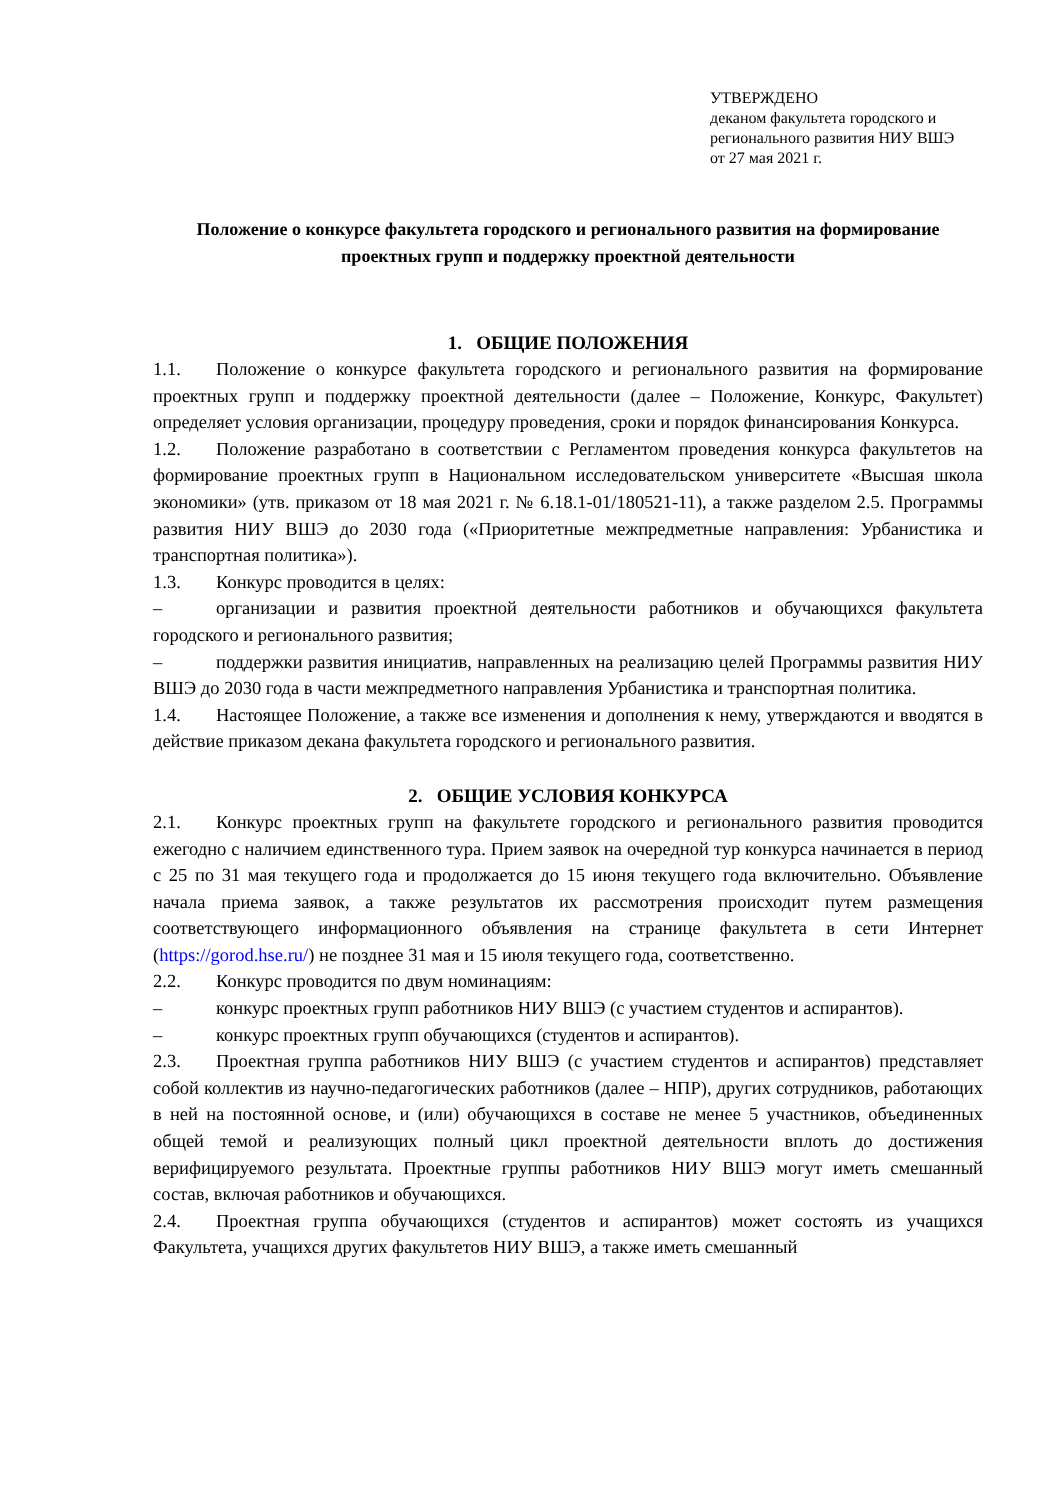УТВЕРЖДЕНО
деканом факультета городского и
регионального развития НИУ ВШЭ
от 27 мая 2021 г.
Положение о конкурсе факультета городского и регионального развития на формирование проектных групп и поддержку проектной деятельности
1. ОБЩИЕ ПОЛОЖЕНИЯ
1.1. Положение о конкурсе факультета городского и регионального развития на формирование проектных групп и поддержку проектной деятельности (далее – Положение, Конкурс, Факультет) определяет условия организации, процедуру проведения, сроки и порядок финансирования Конкурса.
1.2. Положение разработано в соответствии с Регламентом проведения конкурса факультетов на формирование проектных групп в Национальном исследовательском университете «Высшая школа экономики» (утв. приказом от 18 мая 2021 г. № 6.18.1-01/180521-11), а также разделом 2.5. Программы развития НИУ ВШЭ до 2030 года («Приоритетные межпредметные направления: Урбанистика и транспортная политика»).
1.3. Конкурс проводится в целях:
– организации и развития проектной деятельности работников и обучающихся факультета городского и регионального развития;
– поддержки развития инициатив, направленных на реализацию целей Программы развития НИУ ВШЭ до 2030 года в части межпредметного направления Урбанистика и транспортная политика.
1.4. Настоящее Положение, а также все изменения и дополнения к нему, утверждаются и вводятся в действие приказом декана факультета городского и регионального развития.
2. ОБЩИЕ УСЛОВИЯ КОНКУРСА
2.1. Конкурс проектных групп на факультете городского и регионального развития проводится ежегодно с наличием единственного тура. Прием заявок на очередной тур конкурса начинается в период с 25 по 31 мая текущего года и продолжается до 15 июня текущего года включительно. Объявление начала приема заявок, а также результатов их рассмотрения происходит путем размещения соответствующего информационного объявления на странице факультета в сети Интернет (https://gorod.hse.ru/) не позднее 31 мая и 15 июля текущего года, соответственно.
2.2. Конкурс проводится по двум номинациям:
– конкурс проектных групп работников НИУ ВШЭ (с участием студентов и аспирантов).
– конкурс проектных групп обучающихся (студентов и аспирантов).
2.3. Проектная группа работников НИУ ВШЭ (с участием студентов и аспирантов) представляет собой коллектив из научно-педагогических работников (далее – НПР), других сотрудников, работающих в ней на постоянной основе, и (или) обучающихся в составе не менее 5 участников, объединенных общей темой и реализующих полный цикл проектной деятельности вплоть до достижения верифицируемого результата. Проектные группы работников НИУ ВШЭ могут иметь смешанный состав, включая работников и обучающихся.
2.4. Проектная группа обучающихся (студентов и аспирантов) может состоять из учащихся Факультета, учащихся других факультетов НИУ ВШЭ, а также иметь смешанный